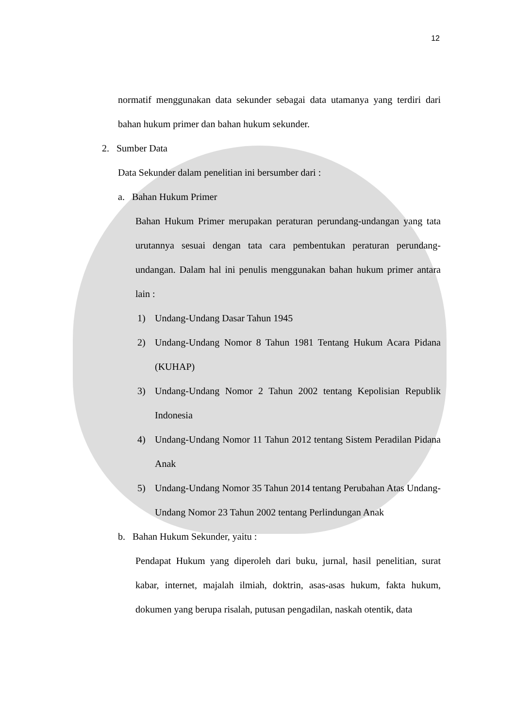12
normatif menggunakan data sekunder sebagai data utamanya yang terdiri dari bahan hukum primer dan bahan hukum sekunder.
2. Sumber Data
Data Sekunder dalam penelitian ini bersumber dari :
a. Bahan Hukum Primer
Bahan Hukum Primer merupakan peraturan perundang-undangan yang tata urutannya sesuai dengan tata cara pembentukan peraturan perundang-undangan. Dalam hal ini penulis menggunakan bahan hukum primer antara lain :
1) Undang-Undang Dasar Tahun 1945
2) Undang-Undang Nomor 8 Tahun 1981 Tentang Hukum Acara Pidana (KUHAP)
3) Undang-Undang Nomor 2 Tahun 2002 tentang Kepolisian Republik Indonesia
4) Undang-Undang Nomor 11 Tahun 2012 tentang Sistem Peradilan Pidana Anak
5) Undang-Undang Nomor 35 Tahun 2014 tentang Perubahan Atas Undang-Undang Nomor 23 Tahun 2002 tentang Perlindungan Anak
b. Bahan Hukum Sekunder, yaitu :
Pendapat Hukum yang diperoleh dari buku, jurnal, hasil penelitian, surat kabar, internet, majalah ilmiah, doktrin, asas-asas hukum, fakta hukum, dokumen yang berupa risalah, putusan pengadilan, naskah otentik, data